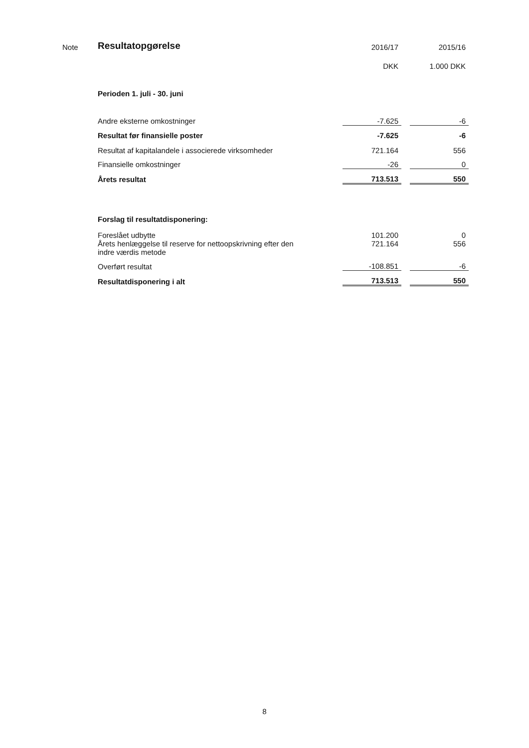| Note | Resultatopgørelse | 2016/17 | | 2015/16 |
| --- | --- | --- | --- | --- |
| | | DKK | | 1.000 DKK |
| | Perioden 1. juli - 30. juni | | | |
| | Andre eksterne omkostninger | -7.625 | | -6 |
| | Resultat før finansielle poster | -7.625 | | -6 |
| | Resultat af kapitalandele i associerede virksomheder | 721.164 | | 556 |
| | Finansielle omkostninger | -26 | | 0 |
| | Årets resultat | 713.513 | | 550 |
| | Forslag til resultatdisponering: | | | |
| | Foreslået udbytte | 101.200 | | 0 |
| | Årets henlæggelse til reserve for nettoopskrivning efter den indre værdis metode | 721.164 | | 556 |
| | Overført resultat | -108.851 | | -6 |
| | Resultatdisponering i alt | 713.513 | | 550 |
8